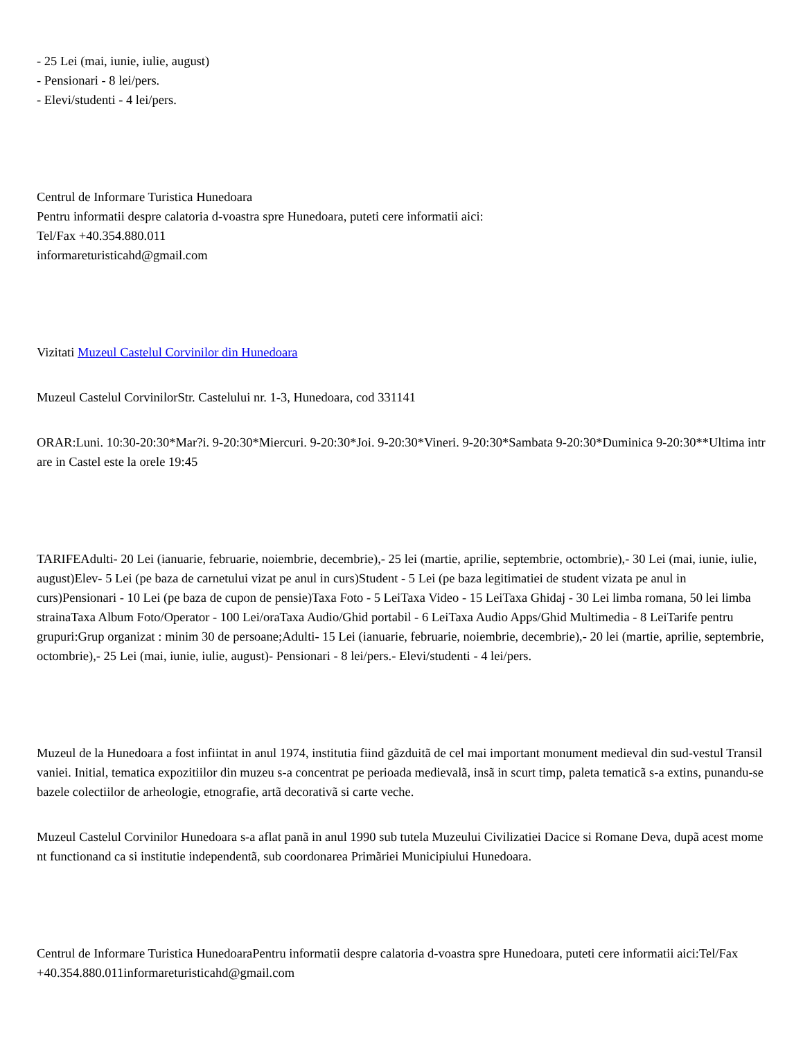- 25 Lei (mai, iunie, iulie, august)
- Pensionari - 8 lei/pers.
- Elevi/studenti - 4 lei/pers.
Centrul de Informare Turistica Hunedoara
Pentru informatii despre calatoria d-voastra spre Hunedoara, puteti cere informatii aici:
Tel/Fax +40.354.880.011
informareturisticahd@gmail.com
Vizitati Muzeul Castelul Corvinilor din Hunedoara
Muzeul Castelul CorvinilorStr. Castelului nr. 1-3, Hunedoara, cod 331141
ORAR:Luni. 10:30-20:30*Mar?i. 9-20:30*Miercuri. 9-20:30*Joi. 9-20:30*Vineri. 9-20:30*Sambata 9-20:30*Duminica 9-20:30**Ultima intrare in Castel este la orele 19:45
TARIFEAdulti- 20 Lei (ianuarie, februarie, noiembrie, decembrie),- 25 lei (martie, aprilie, septembrie, octombrie),- 30 Lei (mai, iunie, iulie, august)Elev- 5 Lei (pe baza de carnetului vizat pe anul in curs)Student - 5 Lei (pe baza legitimatiei de student vizata pe anul in curs)Pensionari - 10 Lei (pe baza de cupon de pensie)Taxa Foto - 5 LeiTaxa Video - 15 LeiTaxa Ghidaj - 30 Lei limba romana, 50 lei limba strainaTaxa Album Foto/Operator - 100 Lei/oraTaxa Audio/Ghid portabil - 6 LeiTaxa Audio Apps/Ghid Multimedia - 8 LeiTarife pentru grupuri:Grup organizat : minim 30 de persoane;Adulti- 15 Lei (ianuarie, februarie, noiembrie, decembrie),- 20 lei (martie, aprilie, septembrie, octombrie),- 25 Lei (mai, iunie, iulie, august)- Pensionari - 8 lei/pers.- Elevi/studenti - 4 lei/pers.
Muzeul de la Hunedoara a fost infiintat in anul 1974, institutia fiind gãzduitã de cel mai important monument medieval din sud-vestul Transilvaniei. Initial, tematica expozitiilor din muzeu s-a concentrat pe perioada medievalã, insã in scurt timp, paleta tematicã s-a extins, punandu-se bazele colectiilor de arheologie, etnografie, artã decorativã si carte veche.
Muzeul Castelul Corvinilor Hunedoara s-a aflat panã in anul 1990 sub tutela Muzeului Civilizatiei Dacice si Romane Deva, dupã acest moment functionand ca si institutie independentã, sub coordonarea Primãriei Municipiului Hunedoara.
Centrul de Informare Turistica HunedoaraPentru informatii despre calatoria d-voastra spre Hunedoara, puteti cere informatii aici:Tel/Fax +40.354.880.011informareturisticahd@gmail.com